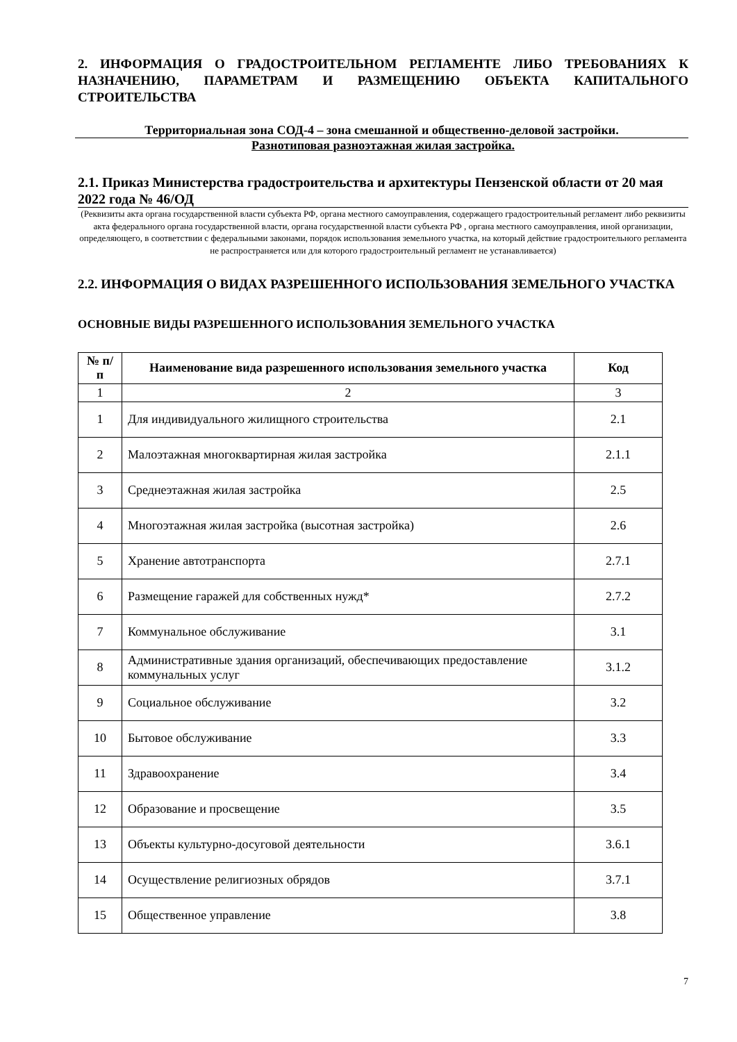2. ИНФОРМАЦИЯ О ГРАДОСТРОИТЕЛЬНОМ РЕГЛАМЕНТЕ ЛИБО ТРЕБОВАНИЯХ К НАЗНАЧЕНИЮ, ПАРАМЕТРАМ И РАЗМЕЩЕНИЮ ОБЪЕКТА КАПИТАЛЬНОГО СТРОИТЕЛЬСТВА
Территориальная зона СОД-4 – зона смешанной и общественно-деловой застройки.
Разнотиповая разноэтажная жилая застройка.
2.1. Приказ Министерства градостроительства и архитектуры Пензенской области от 20 мая 2022 года № 46/ОД
(Реквизиты акта органа государственной власти субъекта РФ, органа местного самоуправления, содержащего градостроительный регламент либо реквизиты акта федерального органа государственной власти, органа государственной власти субъекта РФ , органа местного самоуправления, иной организации, определяющего, в соответствии с федеральными законами, порядок использования земельного участка, на который действие градостроительного регламента не распространяется или для которого градостроительный регламент не устанавливается)
2.2. ИНФОРМАЦИЯ О ВИДАХ РАЗРЕШЕННОГО ИСПОЛЬЗОВАНИЯ ЗЕМЕЛЬНОГО УЧАСТКА
ОСНОВНЫЕ ВИДЫ РАЗРЕШЕННОГО ИСПОЛЬЗОВАНИЯ ЗЕМЕЛЬНОГО УЧАСТКА
| № п/п | Наименование вида разрешенного использования земельного участка | Код |
| --- | --- | --- |
| 1 | 2 | 3 |
| 1 | Для индивидуального жилищного строительства | 2.1 |
| 2 | Малоэтажная многоквартирная жилая застройка | 2.1.1 |
| 3 | Среднеэтажная жилая застройка | 2.5 |
| 4 | Многоэтажная жилая застройка (высотная застройка) | 2.6 |
| 5 | Хранение автотранспорта | 2.7.1 |
| 6 | Размещение гаражей для собственных нужд* | 2.7.2 |
| 7 | Коммунальное обслуживание | 3.1 |
| 8 | Административные здания организаций, обеспечивающих предоставление коммунальных услуг | 3.1.2 |
| 9 | Социальное обслуживание | 3.2 |
| 10 | Бытовое обслуживание | 3.3 |
| 11 | Здравоохранение | 3.4 |
| 12 | Образование и просвещение | 3.5 |
| 13 | Объекты культурно-досуговой деятельности | 3.6.1 |
| 14 | Осуществление религиозных обрядов | 3.7.1 |
| 15 | Общественное управление | 3.8 |
7